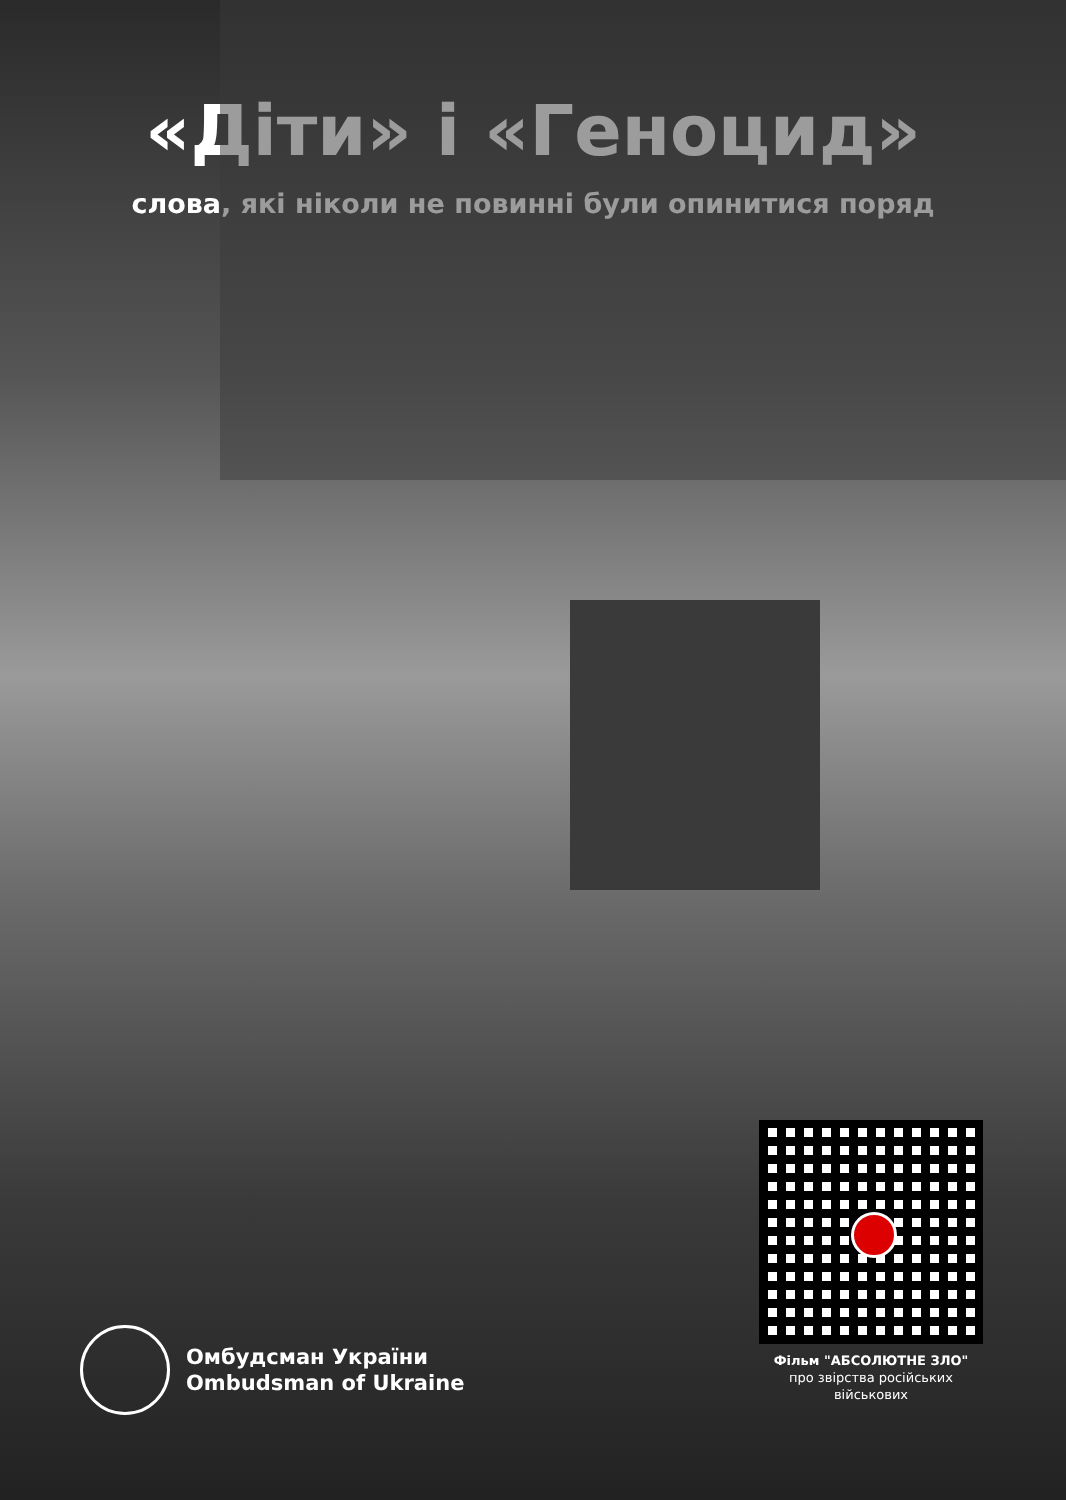«Діти» і «Геноцид»
слова, які ніколи не повинні були опинитися поряд
Омбудсман України
Ombudsman of Ukraine
Фільм "АБСОЛЮТНЕ ЗЛО"
про звірства російських
військових